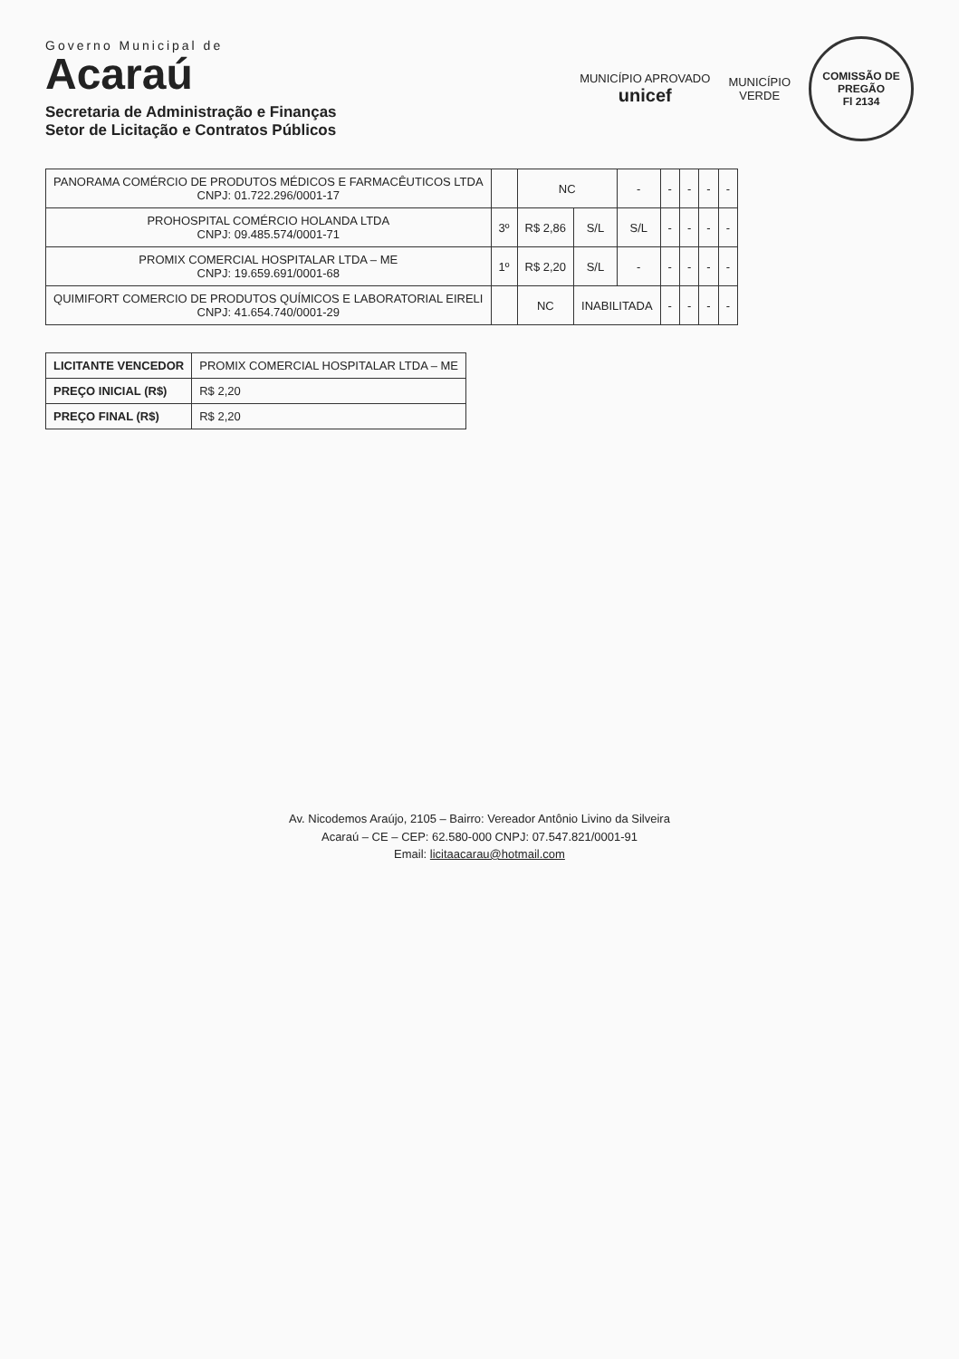Governo Municipal de
Acaraú
Secretaria de Administração e Finanças
Setor de Licitação e Contratos Públicos
MUNICÍPIO APROVADO
unicef
MUNICÍPIO
VERDE
COMISSÃO DE PREGÃO
Fl 2134
| PANORAMA COMÉRCIO DE PRODUTOS MÉDICOS E FARMACÊUTICOS LTDA CNPJ: 01.722.296/0001-17 | | NC | | - | - | - | - | - |
| PROHOSPITAL COMÉRCIO HOLANDA LTDA CNPJ: 09.485.574/0001-71 | 3º | R$ 2,86 | S/L | S/L | - | - | - | - |
| PROMIX COMERCIAL HOSPITALAR LTDA – ME CNPJ: 19.659.691/0001-68 | 1º | R$ 2,20 | S/L | - | - | - | - | - |
| QUIMIFORT COMERCIO DE PRODUTOS QUÍMICOS E LABORATORIAL EIRELI CNPJ: 41.654.740/0001-29 | | NC | INABILITADA | | - | - | - | - |
| LICITANTE VENCEDOR | PROMIX COMERCIAL HOSPITALAR LTDA – ME |
| PREÇO INICIAL (R$) | R$ 2,20 |
| PREÇO FINAL (R$) | R$ 2,20 |
Av. Nicodemos Araújo, 2105 – Bairro: Vereador Antônio Livino da Silveira
Acaraú – CE – CEP: 62.580-000 CNPJ: 07.547.821/0001-91
Email: licitaacarau@hotmail.com